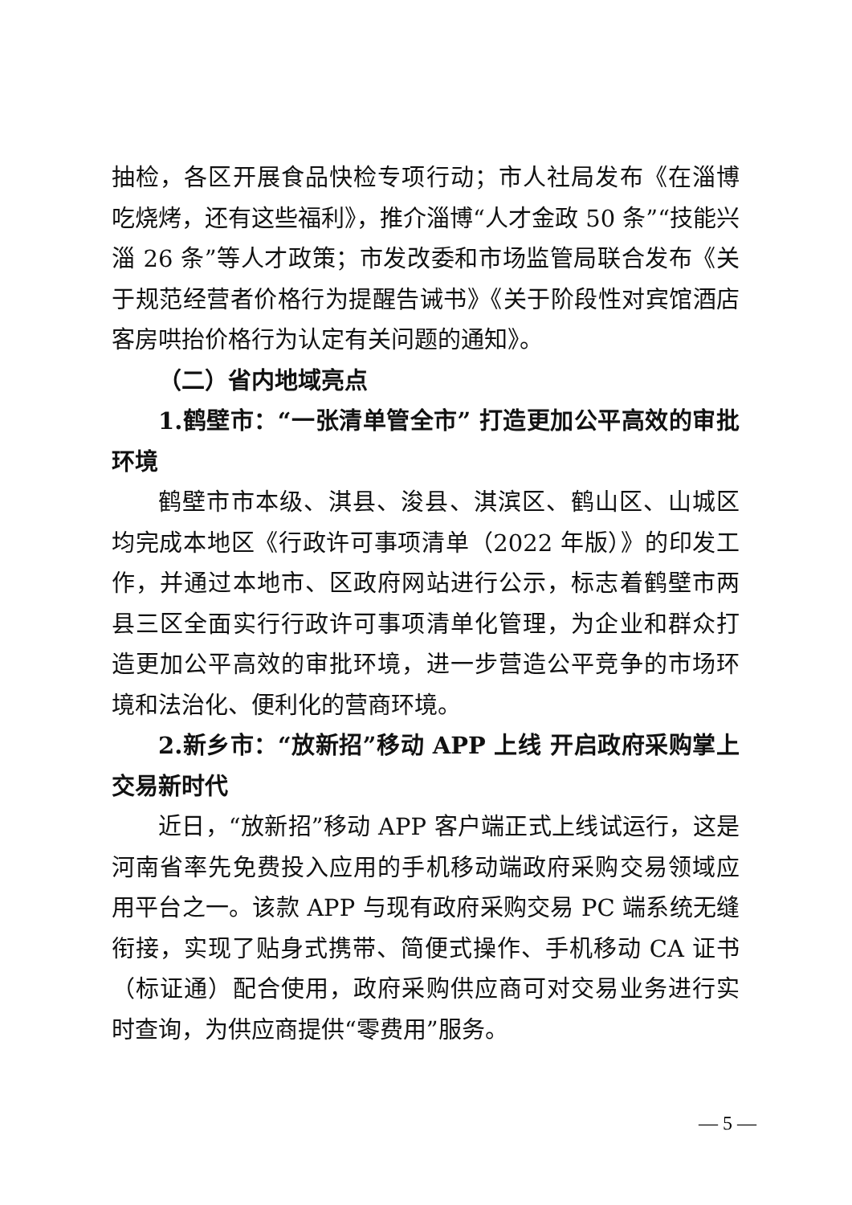抽检，各区开展食品快检专项行动；市人社局发布《在淄博吃烧烤，还有这些福利》，推介淄博“人才金政 50 条”“技能兴淄 26 条”等人才政策；市发改委和市场监管局联合发布《关于规范经营者价格行为提醒告诫书》《关于阶段性对宾馆酒店客房哄抬价格行为认定有关问题的通知》。
（二）省内地域亮点
1.鹤壁市：“一张清单管全市” 打造更加公平高效的审批环境
鹤壁市市本级、淇县、浚县、淇滨区、鹤山区、山城区均完成本地区《行政许可事项清单（2022 年版）》的印发工作，并通过本地市、区政府网站进行公示，标志着鹤壁市两县三区全面实行行政许可事项清单化管理，为企业和群众打造更加公平高效的审批环境，进一步营造公平竞争的市场环境和法治化、便利化的营商环境。
2.新乡市：“放新招”移动 APP 上线 开启政府采购掌上交易新时代
近日，“放新招”移动 APP 客户端正式上线试运行，这是河南省率先免费投入应用的手机移动端政府采购交易领域应用平台之一。该款 APP 与现有政府采购交易 PC 端系统无缝衔接，实现了贴身式携带、简便式操作、手机移动 CA 证书（标证通）配合使用，政府采购供应商可对交易业务进行实时查询，为供应商提供“零费用”服务。
— 5 —